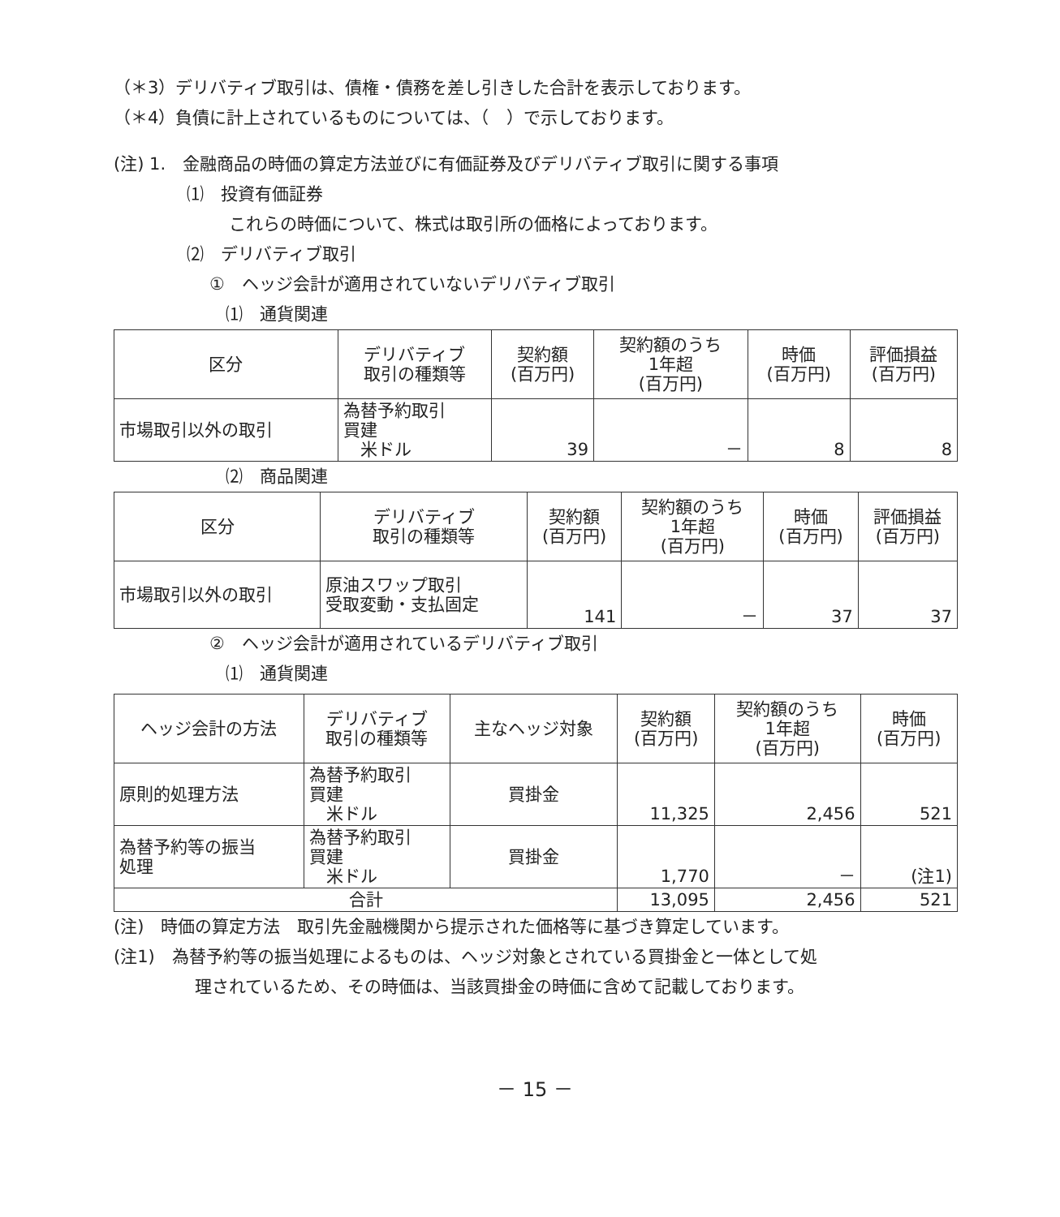（＊3）デリバティブ取引は、債権・債務を差し引きした合計を表示しております。
（＊4）負債に計上されているものについては、（　）で示しております。
(注) 1.　金融商品の時価の算定方法並びに有価証券及びデリバティブ取引に関する事項
⑴　投資有価証券
これらの時価について、株式は取引所の価格によっております。
⑵　デリバティブ取引
①　ヘッジ会計が適用されていないデリバティブ取引
⑴　通貨関連
| 区分 | デリバティブ 取引の種類等 | 契約額 (百万円) | 契約額のうち 1年超 (百万円) | 時価 (百万円) | 評価損益 (百万円) |
| --- | --- | --- | --- | --- | --- |
| 市場取引以外の取引 | 為替予約取引 買建 米ドル | 39 | － | 8 | 8 |
⑵　商品関連
| 区分 | デリバティブ 取引の種類等 | 契約額 (百万円) | 契約額のうち 1年超 (百万円) | 時価 (百万円) | 評価損益 (百万円) |
| --- | --- | --- | --- | --- | --- |
| 市場取引以外の取引 | 原油スワップ取引 受取変動・支払固定 | 141 | － | 37 | 37 |
②　ヘッジ会計が適用されているデリバティブ取引
⑴　通貨関連
| ヘッジ会計の方法 | デリバティブ 取引の種類等 | 主なヘッジ対象 | 契約額 (百万円) | 契約額のうち 1年超 (百万円) | 時価 (百万円) |
| --- | --- | --- | --- | --- | --- |
| 原則的処理方法 | 為替予約取引 買建 米ドル | 買掛金 | 11,325 | 2,456 | 521 |
| 為替予約等の振当 処理 | 為替予約取引 買建 米ドル | 買掛金 | 1,770 | － | (注1) |
| 合計 | | | 13,095 | 2,456 | 521 |
(注)　時価の算定方法　取引先金融機関から提示された価格等に基づき算定しています。
(注1)　為替予約等の振当処理によるものは、ヘッジ対象とされている買掛金と一体として処
理されているため、その時価は、当該買掛金の時価に含めて記載しております。
－ 15 －